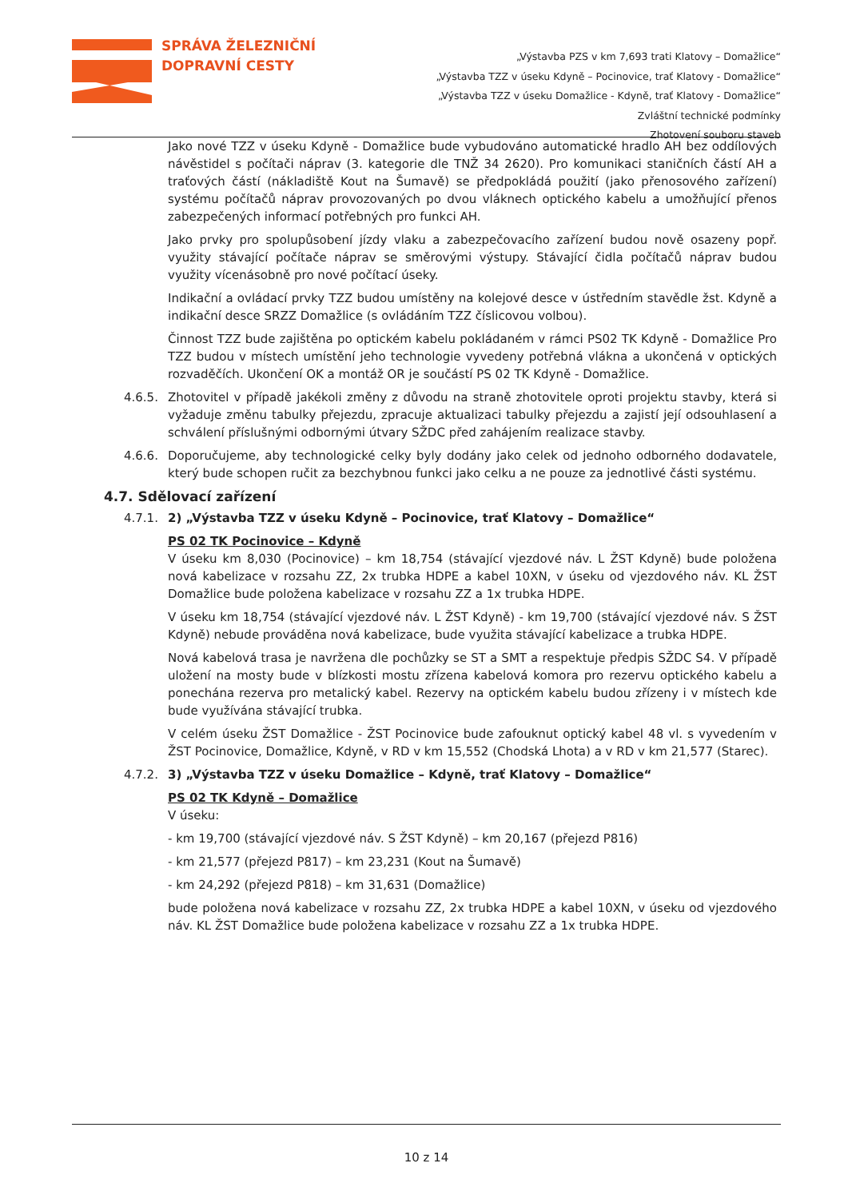SPRÁVA ŽELEZNIČNÍ
DOPRAVNÍ CESTY
„Výstavba PZS v km 7,693 trati Klatovy – Domažlice“
„Výstavba TZZ v úseku Kdyně – Pocinovice, trať Klatovy - Domažlice“
„Výstavba TZZ v úseku Domažlice - Kdyně, trať Klatovy - Domažlice“
Zvláštní technické podmínky
Zhotovení souboru staveb
Jako nové TZZ v úseku Kdyně - Domažlice bude vybudováno automatické hradlo AH bez oddílových návěstidel s počítači náprav (3. kategorie dle TNŽ 34 2620). Pro komunikaci staničních částí AH a traťových částí (nákladiště Kout na Šumavě) se předpokládá použití (jako přenosového zařízení) systému počítačů náprav provozovaných po dvou vláknech optického kabelu a umožňující přenos zabezpečených informací potřebných pro funkci AH.
Jako prvky pro spolupůsobení jízdy vlaku a zabezpečovacího zařízení budou nově osazeny popř. využity stávající počítače náprav se směrovými výstupy. Stávající čidla počítačů náprav budou využity vícenásobně pro nové počítací úseky.
Indikační a ovládací prvky TZZ budou umístěny na kolejové desce v ústředním stavědle žst. Kdyně a indikační desce SRZZ Domažlice (s ovládáním TZZ číslicovou volbou).
Činnost TZZ bude zajištěna po optickém kabelu pokládaném v rámci PS02 TK Kdyně - Domažlice Pro TZZ budou v místech umístění jeho technologie vyvedeny potřebná vlákna a ukončená v optických rozvaděčích. Ukončení OK a montáž OR je součástí PS 02 TK Kdyně - Domažlice.
4.6.5. Zhotovitel v případě jakékoli změny z důvodu na straně zhotovitele oproti projektu stavby, která si vyžaduje změnu tabulky přejezdu, zpracuje aktualizaci tabulky přejezdu a zajistí její odsouhlasení a schválení příslušnými odbornými útvary SŽDC před zahájením realizace stavby.
4.6.6. Doporučujeme, aby technologické celky byly dodány jako celek od jednoho odborného dodavatele, který bude schopen ručit za bezchybnou funkci jako celku a ne pouze za jednotlivé části systému.
4.7. Sdělovací zařízení
4.7.1. 2) „Výstavba TZZ v úseku Kdyně – Pocinovice, trať Klatovy – Domažlice“
PS 02 TK Pocinovice – Kdyně
V úseku km 8,030 (Pocinovice) – km 18,754 (stávající vjezdové náv. L ŽST Kdyně) bude položena nová kabelizace v rozsahu ZZ, 2x trubka HDPE a kabel 10XN, v úseku od vjezdového náv. KL ŽST Domažlice bude položena kabelizace v rozsahu ZZ a 1x trubka HDPE.
V úseku km 18,754 (stávající vjezdové náv. L ŽST Kdyně) - km 19,700 (stávající vjezdové náv. S ŽST Kdyně) nebude prováděna nová kabelizace, bude využita stávající kabelizace a trubka HDPE.
Nová kabelová trasa je navržena dle pochůzky se ST a SMT a respektuje předpis SŽDC S4. V případě uložení na mosty bude v blízkosti mostu zřízena kabelová komora pro rezervu optického kabelu a ponechána rezerva pro metalický kabel. Rezervy na optickém kabelu budou zřízeny i v místech kde bude využívána stávající trubka.
V celém úseku ŽST Domažlice - ŽST Pocinovice bude zafouknut optický kabel 48 vl. s vyvedením v ŽST Pocinovice, Domažlice, Kdyně, v RD v km 15,552 (Chodská Lhota) a v RD v km 21,577 (Starec).
4.7.2. 3) „Výstavba TZZ v úseku Domažlice – Kdyně, trať Klatovy – Domažlice“
PS 02 TK Kdyně – Domažlice
V úseku:
- km 19,700 (stávající vjezdové náv. S ŽST Kdyně) – km 20,167 (přejezd P816)
- km 21,577 (přejezd P817) – km 23,231 (Kout na Šumavě)
- km 24,292 (přejezd P818) – km 31,631 (Domažlice)
bude položena nová kabelizace v rozsahu ZZ, 2x trubka HDPE a kabel 10XN, v úseku od vjezdového náv. KL ŽST Domažlice bude položena kabelizace v rozsahu ZZ a 1x trubka HDPE.
10 z 14